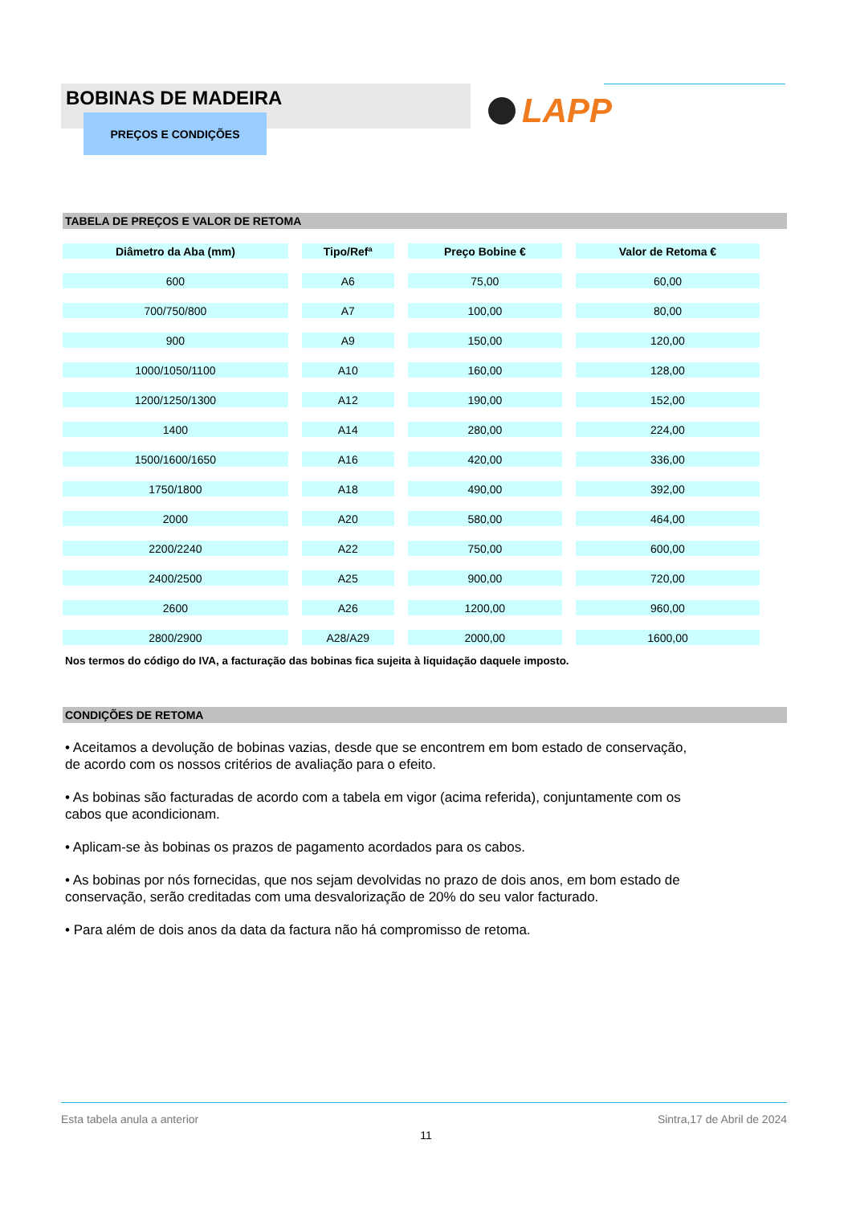BOBINAS DE MADEIRA
PREÇOS E CONDIÇÕES
LAPP
TABELA DE PREÇOS E VALOR DE RETOMA
| Diâmetro da Aba (mm) | Tipo/Refª | Preço Bobine € | Valor de Retoma € |
| --- | --- | --- | --- |
| 600 | A6 | 75,00 | 60,00 |
| 700/750/800 | A7 | 100,00 | 80,00 |
| 900 | A9 | 150,00 | 120,00 |
| 1000/1050/1100 | A10 | 160,00 | 128,00 |
| 1200/1250/1300 | A12 | 190,00 | 152,00 |
| 1400 | A14 | 280,00 | 224,00 |
| 1500/1600/1650 | A16 | 420,00 | 336,00 |
| 1750/1800 | A18 | 490,00 | 392,00 |
| 2000 | A20 | 580,00 | 464,00 |
| 2200/2240 | A22 | 750,00 | 600,00 |
| 2400/2500 | A25 | 900,00 | 720,00 |
| 2600 | A26 | 1200,00 | 960,00 |
| 2800/2900 | A28/A29 | 2000,00 | 1600,00 |
Nos termos do código do IVA, a facturação das bobinas fica sujeita à liquidação daquele imposto.
CONDIÇÕES DE RETOMA
• Aceitamos a devolução de bobinas vazias, desde que se encontrem em bom estado de conservação, de acordo com os nossos critérios de avaliação para o efeito.
• As bobinas são facturadas de acordo com a tabela em vigor (acima referida), conjuntamente com os cabos que acondicionam.
• Aplicam-se às bobinas os prazos de pagamento acordados para os cabos.
• As bobinas por nós fornecidas, que nos sejam devolvidas no prazo de dois anos, em bom estado de conservação, serão creditadas com uma desvalorização de 20% do seu valor facturado.
• Para além de dois anos da data da factura não há compromisso de retoma.
Esta tabela anula a anterior Sintra,17 de Abril de 2024
11